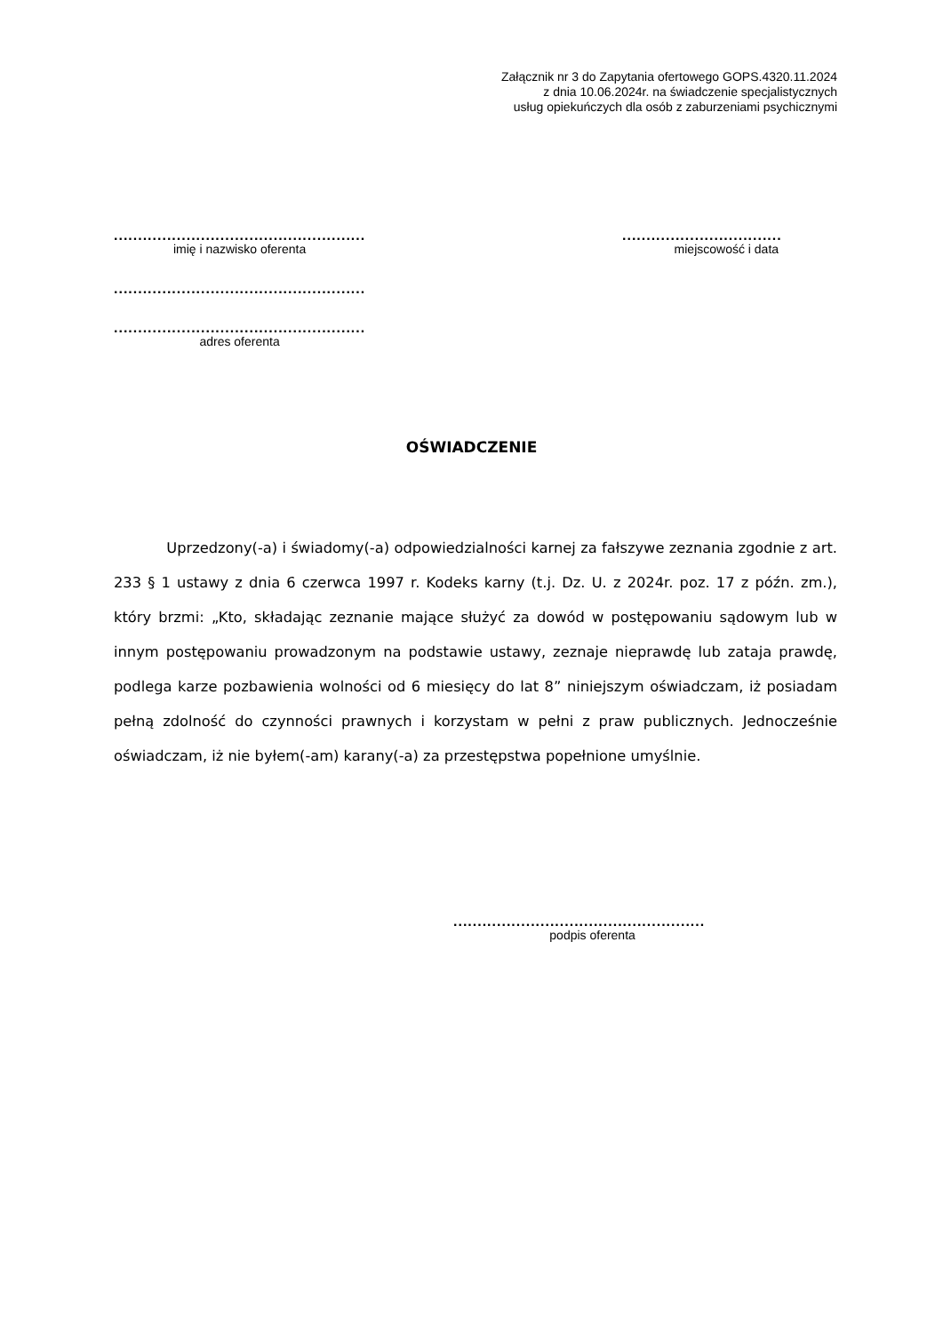Załącznik nr 3 do Zapytania ofertowego GOPS.4320.11.2024
z dnia 10.06.2024r. na świadczenie specjalistycznych
usług opiekuńczych dla osób z zaburzeniami psychicznymi
....................................................
imię i nazwisko oferenta
.................................
miejscowość i data
....................................................
....................................................
adres oferenta
OŚWIADCZENIE
Uprzedzony(-a) i świadomy(-a) odpowiedzialności karnej za fałszywe zeznania zgodnie z art. 233 § 1 ustawy z dnia 6 czerwca 1997 r. Kodeks karny (t.j. Dz. U. z 2024r. poz. 17 z późn. zm.), który brzmi: „Kto, składając zeznanie mające służyć za dowód w postępowaniu sądowym lub w innym postępowaniu prowadzonym na podstawie ustawy, zeznaje nieprawdę lub zataja prawdę, podlega karze pozbawienia wolności od 6 miesięcy do lat 8” niniejszym oświadczam, iż posiadam pełną zdolność do czynności prawnych i korzystam w pełni z praw publicznych. Jednocześnie oświadczam, iż nie byłem(-am) karany(-a) za przestępstwa popełnione umyślnie.
....................................................
podpis oferenta